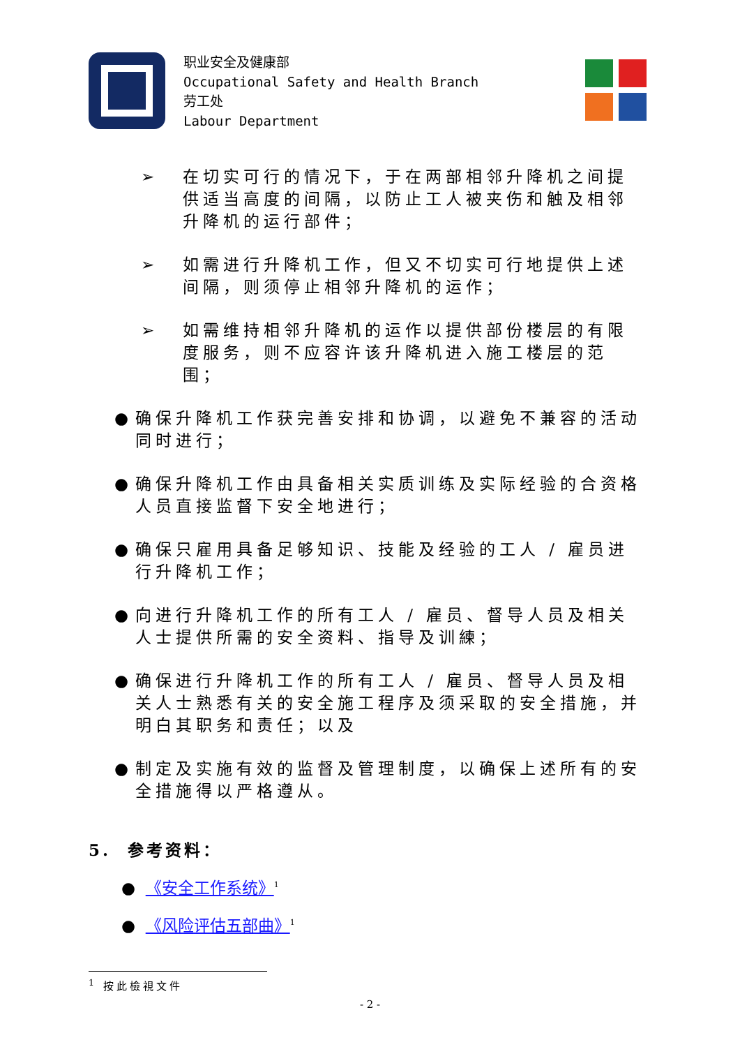职业安全及健康部
Occupational Safety and Health Branch
劳工处
Labour Department
➢ 在切实可行的情况下，于在两部相邻升降机之间提供适当高度的间隔，以防止工人被夹伤和触及相邻升降机的运行部件；
➢ 如需进行升降机工作，但又不切实可行地提供上述间隔，则须停止相邻升降机的运作；
➢ 如需维持相邻升降机的运作以提供部份楼层的有限度服务，则不应容许该升降机进入施工楼层的范围；
● 确保升降机工作获完善安排和协调，以避免不兼容的活动同时进行；
● 确保升降机工作由具备相关实质训练及实际经验的合资格人员直接监督下安全地进行；
● 确保只雇用具备足够知识、技能及经验的工人 / 雇员进行升降机工作；
● 向进行升降机工作的所有工人 / 雇员、督导人员及相关人士提供所需的安全资料、指导及训練；
● 确保进行升降机工作的所有工人 / 雇员、督导人员及相关人士熟悉有关的安全施工程序及须采取的安全措施，并明白其职务和责任；以及
● 制定及实施有效的监督及管理制度，以确保上述所有的安全措施得以严格遵从。
5. 参考资料：
● 《安全工作系统》<sup>1</sup>
● 《风险评估五部曲》<sup>1</sup>
<sup>1</sup> 按此檢視文件
- 2 -